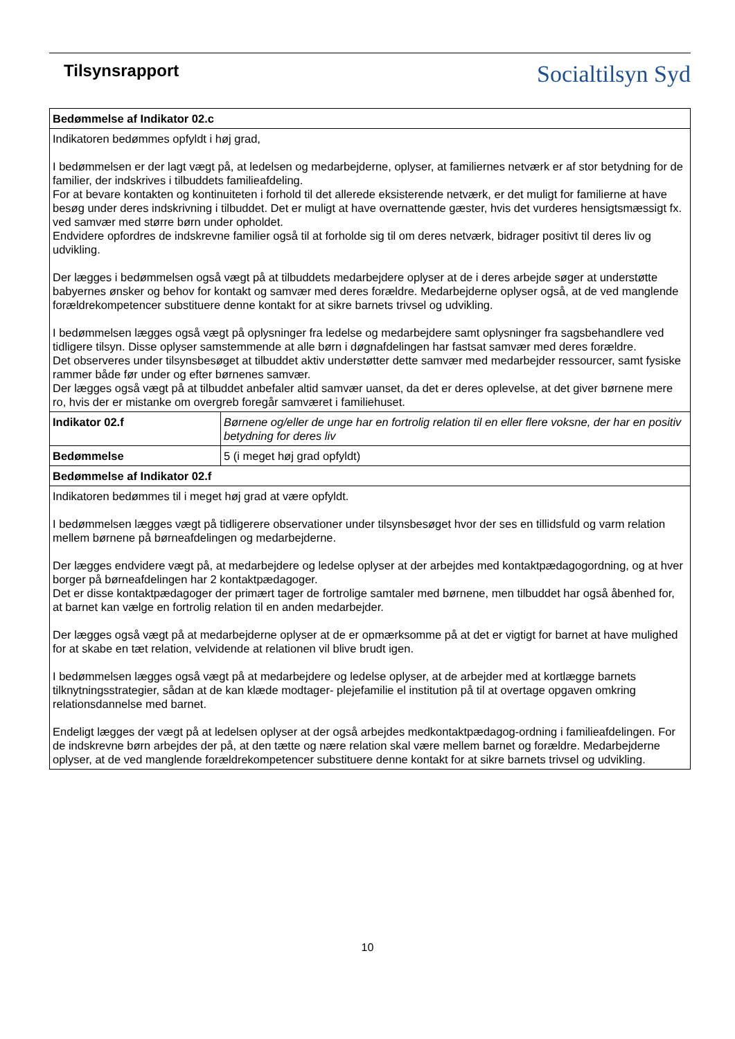Tilsynsrapport
Socialtilsyn Syd
| Bedømmelse af Indikator 02.c | |
| Indikatoren bedømmes opfyldt i høj grad, I bedømmelsen er der lagt vægt på, at ledelsen og medarbejderne, oplyser, at familiernes netværk er af stor betydning for de familier, der indskrives i tilbuddets familieafdeling. For at bevare kontakten og kontinuiteten i forhold til det allerede eksisterende netværk, er det muligt for familierne at have besøg under deres indskrivning i tilbuddet. Det er muligt at have overnattende gæster, hvis det vurderes hensigtsmæssigt fx. ved samvær med større børn under opholdet. Endvidere opfordres de indskrevne familier også til at forholde sig til om deres netværk, bidrager positivt til deres liv og udvikling. Der lægges i bedømmelsen også vægt på at tilbuddets medarbejdere oplyser at de i deres arbejde søger at understøtte babyernes ønsker og behov for kontakt og samvær med deres forældre. Medarbejderne oplyser også, at de ved manglende forældrekompetencer substituere denne kontakt for at sikre barnets trivsel og udvikling. I bedømmelsen lægges også vægt på oplysninger fra ledelse og medarbejdere samt oplysninger fra sagsbehandlere ved tidligere tilsyn. Disse oplyser samstemmende at alle børn i døgnafdelingen har fastsat samvær med deres forældre. Det observeres under tilsynsbesøget at tilbuddet aktiv understøtter dette samvær med medarbejder ressourcer, samt fysiske rammer både før under og efter børnenes samvær. Der lægges også vægt på at tilbuddet anbefaler altid samvær uanset, da det er deres oplevelse, at det giver børnene mere ro, hvis der er mistanke om overgreb foregår samværet i familiehuset. | |
| Indikator 02.f | Børnene og/eller de unge har en fortrolig relation til en eller flere voksne, der har en positiv betydning for deres liv |
| Bedømmelse | 5 (i meget høj grad opfyldt) |
| Bedømmelse af Indikator 02.f | |
| Indikatoren bedømmes til i meget høj grad at være opfyldt. I bedømmelsen lægges vægt på tidligerere observationer under tilsynsbesøget hvor der ses en tillidsfuld og varm relation mellem børnene på børneafdelingen og medarbejderne. Der lægges endvidere vægt på, at medarbejdere og ledelse oplyser at der arbejdes med kontaktpædagogordning, og at hver borger på børneafdelingen har 2 kontaktpædagoger. Det er disse kontaktpædagoger der primært tager de fortrolige samtaler med børnene, men tilbuddet har også åbenhed for, at barnet kan vælge en fortrolig relation til en anden medarbejder. Der lægges også vægt på at medarbejderne oplyser at de er opmærksomme på at det er vigtigt for barnet at have mulighed for at skabe en tæt relation, velvidende at relationen vil blive brudt igen. I bedømmelsen lægges også vægt på at medarbejdere og ledelse oplyser, at de arbejder med at kortlægge barnets tilknytningsstrategier, sådan at de kan klæde modtager- plejefamilie el institution på til at overtage opgaven omkring relationsdannelse med barnet. Endeligt lægges der vægt på at ledelsen oplyser at der også arbejdes medkontaktpædagog-ordning i familieafdelingen. For de indskrevne børn arbejdes der på, at den tætte og nære relation skal være mellem barnet og forældre. Medarbejderne oplyser, at de ved manglende forældrekompetencer substituere denne kontakt for at sikre barnets trivsel og udvikling. | |
10